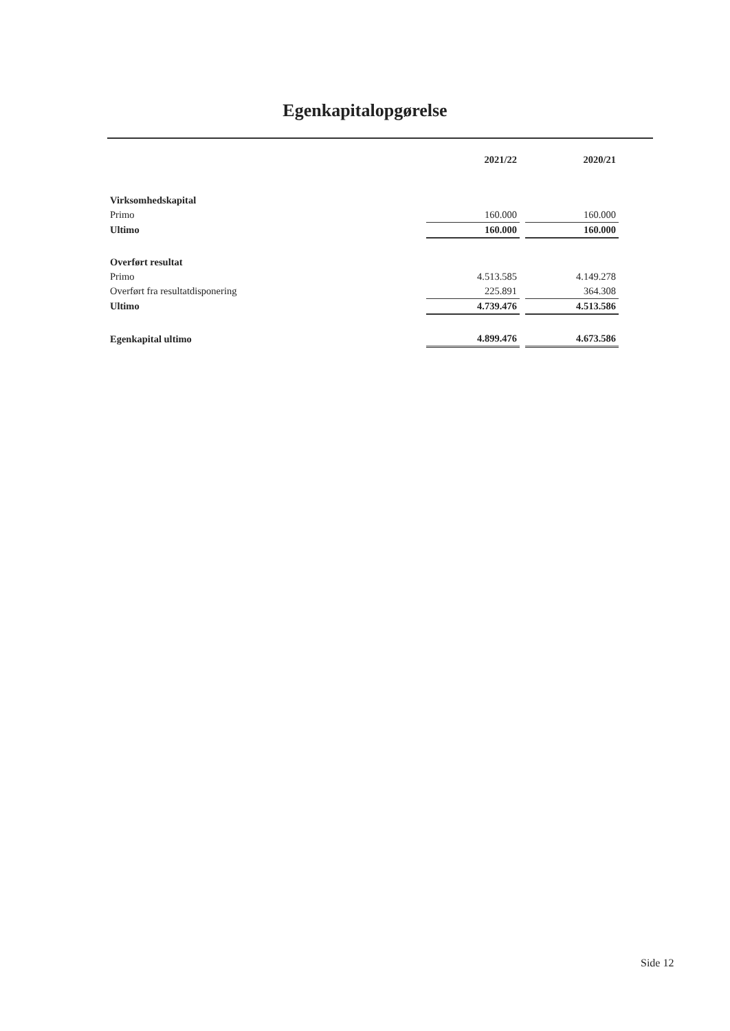Egenkapitalopgørelse
| | 2021/22 | | 2020/21 |
| --- | --- | --- | --- |
| Virksomhedskapital | | | |
| Primo | 160.000 | | 160.000 |
| Ultimo | 160.000 | | 160.000 |
| Overført resultat | | | |
| Primo | 4.513.585 | | 4.149.278 |
| Overført fra resultatdisponering | 225.891 | | 364.308 |
| Ultimo | 4.739.476 | | 4.513.586 |
| Egenkapital ultimo | 4.899.476 | | 4.673.586 |
Side 12